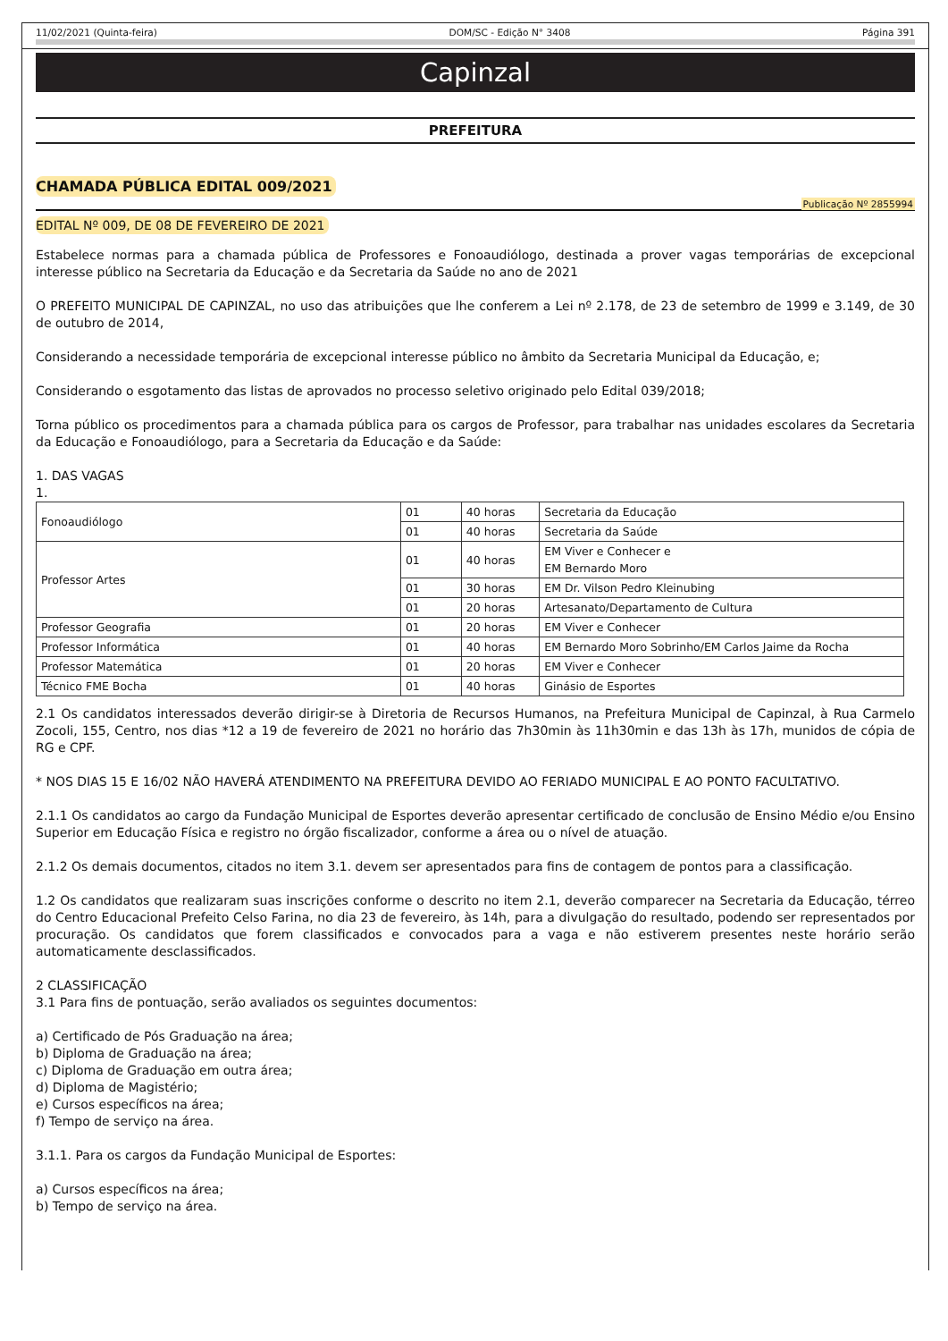11/02/2021 (Quinta-feira) DOM/SC - Edição N° 3408 Página 391
Capinzal
PREFEITURA
CHAMADA PÚBLICA EDITAL 009/2021
Publicação Nº 2855994
EDITAL Nº 009, DE 08 DE FEVEREIRO DE 2021
Estabelece normas para a chamada pública de Professores e Fonoaudiólogo, destinada a prover vagas temporárias de excepcional interesse público na Secretaria da Educação e da Secretaria da Saúde no ano de 2021
O PREFEITO MUNICIPAL DE CAPINZAL, no uso das atribuições que lhe conferem a Lei nº 2.178, de 23 de setembro de 1999 e 3.149, de 30 de outubro de 2014,
Considerando a necessidade temporária de excepcional interesse público no âmbito da Secretaria Municipal da Educação, e;
Considerando o esgotamento das listas de aprovados no processo seletivo originado pelo Edital 039/2018;
Torna público os procedimentos para a chamada pública para os cargos de Professor, para trabalhar nas unidades escolares da Secretaria da Educação e Fonoaudiólogo, para a Secretaria da Educação e da Saúde:
1. DAS VAGAS
1.
| Fonoaudiólogo | 01 | 40 horas | Secretaria da Educação |
| | 01 | 40 horas | Secretaria da Saúde |
| Professor Artes | 01 | 40 horas | EM Viver e Conhecer e EM Bernardo Moro |
| | 01 | 30 horas | EM Dr. Vilson Pedro Kleinubing |
| | 01 | 20 horas | Artesanato/Departamento de Cultura |
| Professor Geografia | 01 | 20 horas | EM Viver e Conhecer |
| Professor Informática | 01 | 40 horas | EM Bernardo Moro Sobrinho/EM Carlos Jaime da Rocha |
| Professor Matemática | 01 | 20 horas | EM Viver e Conhecer |
| Técnico FME Bocha | 01 | 40 horas | Ginásio de Esportes |
2.1 Os candidatos interessados deverão dirigir-se à Diretoria de Recursos Humanos, na Prefeitura Municipal de Capinzal, à Rua Carmelo Zocoli, 155, Centro, nos dias *12 a 19 de fevereiro de 2021 no horário das 7h30min às 11h30min e das 13h às 17h, munidos de cópia de RG e CPF.
* NOS DIAS 15 E 16/02 NÃO HAVERÁ ATENDIMENTO NA PREFEITURA DEVIDO AO FERIADO MUNICIPAL E AO PONTO FACULTATIVO.
2.1.1 Os candidatos ao cargo da Fundação Municipal de Esportes deverão apresentar certificado de conclusão de Ensino Médio e/ou Ensino Superior em Educação Física e registro no órgão fiscalizador, conforme a área ou o nível de atuação.
2.1.2 Os demais documentos, citados no item 3.1. devem ser apresentados para fins de contagem de pontos para a classificação.
1.2 Os candidatos que realizaram suas inscrições conforme o descrito no item 2.1, deverão comparecer na Secretaria da Educação, térreo do Centro Educacional Prefeito Celso Farina, no dia 23 de fevereiro, às 14h, para a divulgação do resultado, podendo ser representados por procuração. Os candidatos que forem classificados e convocados para a vaga e não estiverem presentes neste horário serão automaticamente desclassificados.
2 CLASSIFICAÇÃO
3.1 Para fins de pontuação, serão avaliados os seguintes documentos:
a) Certificado de Pós Graduação na área;
b) Diploma de Graduação na área;
c) Diploma de Graduação em outra área;
d) Diploma de Magistério;
e) Cursos específicos na área;
f) Tempo de serviço na área.
3.1.1. Para os cargos da Fundação Municipal de Esportes:
a) Cursos específicos na área;
b) Tempo de serviço na área.